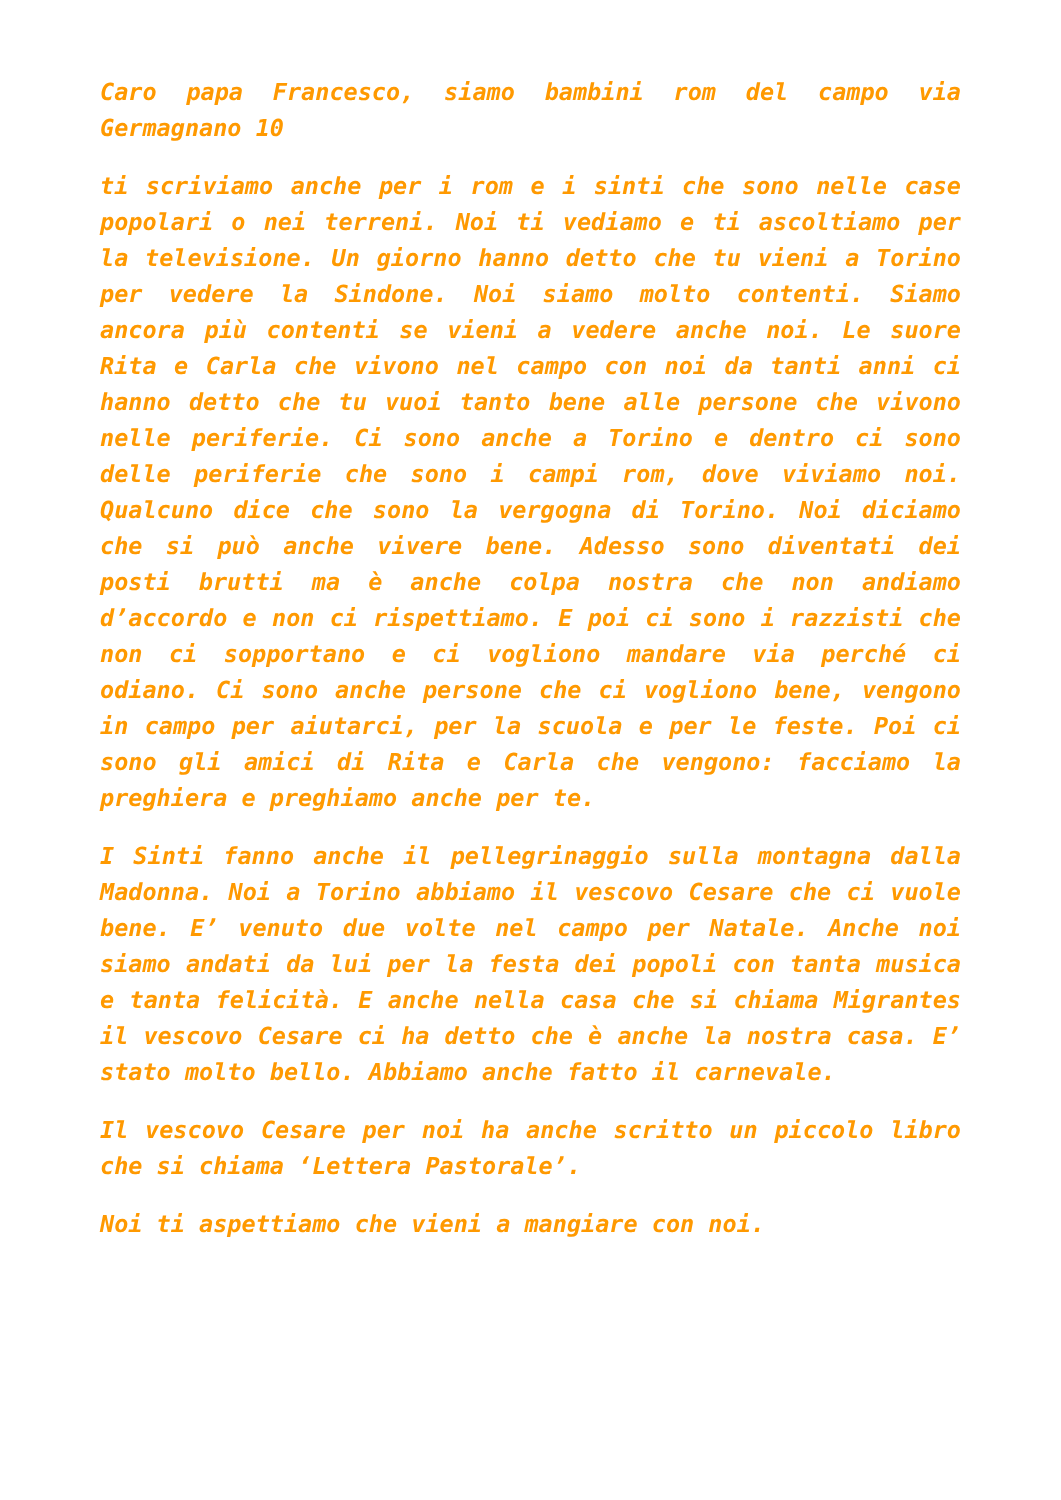Caro papa Francesco, siamo bambini rom del campo via Germagnano 10
ti scriviamo anche per i rom e i sinti che sono nelle case popolari o nei terreni. Noi ti vediamo e ti ascoltiamo per la televisione. Un giorno hanno detto che tu vieni a Torino per vedere la Sindone. Noi siamo molto contenti. Siamo ancora più contenti se vieni a vedere anche noi. Le suore Rita e Carla che vivono nel campo con noi da tanti anni ci hanno detto che tu vuoi tanto bene alle persone che vivono nelle periferie. Ci sono anche a Torino e dentro ci sono delle periferie che sono i campi rom, dove viviamo noi. Qualcuno dice che sono la vergogna di Torino. Noi diciamo che si può anche vivere bene. Adesso sono diventati dei posti brutti ma è anche colpa nostra che non andiamo d’accordo e non ci rispettiamo. E poi ci sono i razzisti che non ci sopportano e ci vogliono mandare via perché ci odiano. Ci sono anche persone che ci vogliono bene, vengono in campo per aiutarci, per la scuola e per le feste. Poi ci sono gli amici di Rita e Carla che vengono: facciamo la preghiera e preghiamo anche per te.
I Sinti fanno anche il pellegrinaggio sulla montagna dalla Madonna. Noi a Torino abbiamo il vescovo Cesare che ci vuole bene. E’ venuto due volte nel campo per Natale. Anche noi siamo andati da lui per la festa dei popoli con tanta musica e tanta felicità. E anche nella casa che si chiama Migrantes il vescovo Cesare ci ha detto che è anche la nostra casa. E’ stato molto bello. Abbiamo anche fatto il carnevale.
Il vescovo Cesare per noi ha anche scritto un piccolo libro che si chiama ‘Lettera Pastorale’.
Noi ti aspettiamo che vieni a mangiare con noi.